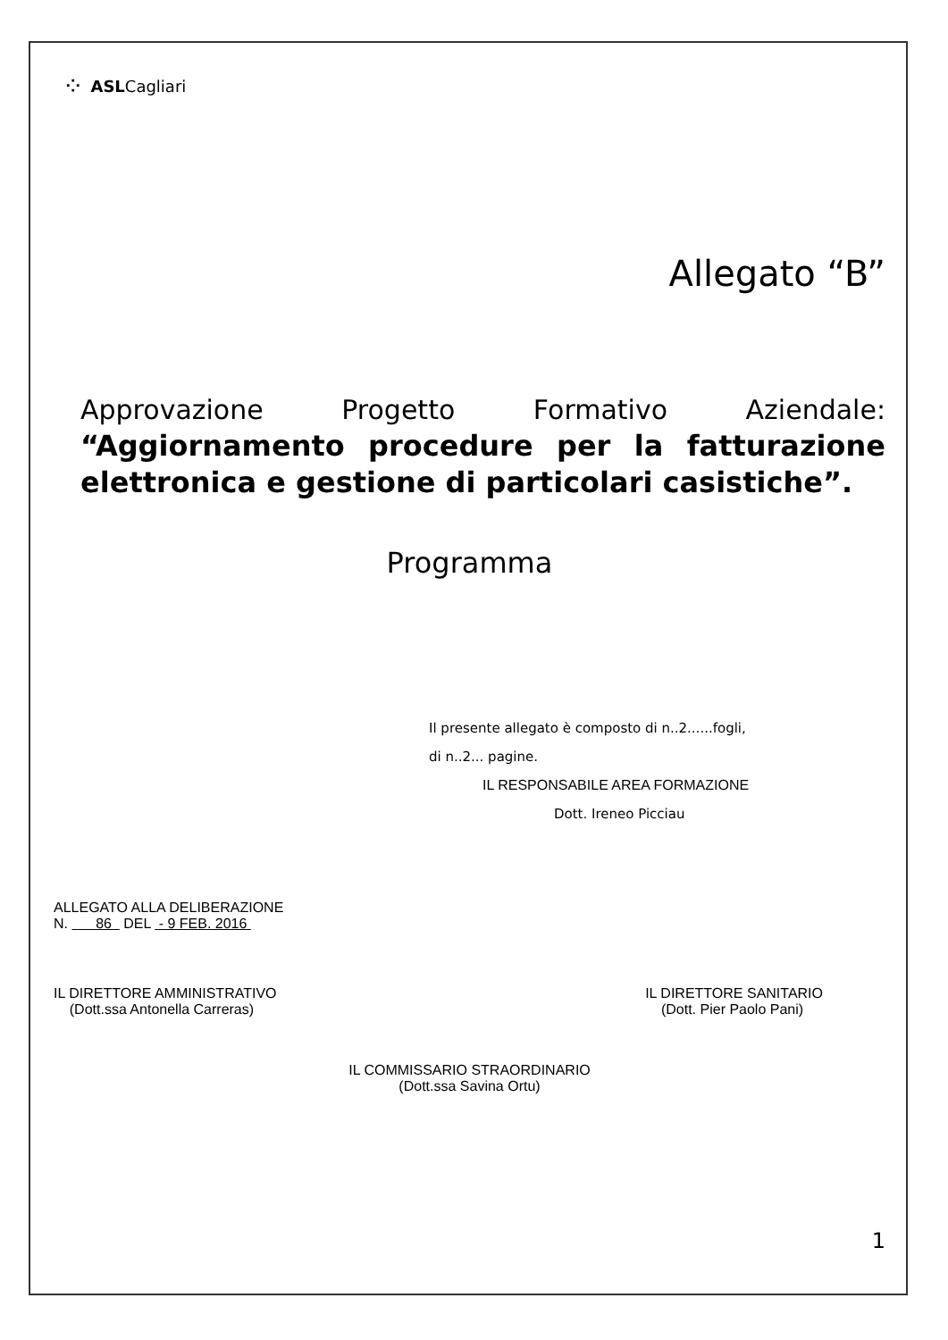⁘ ASLCagliari
Allegato “B”
Approvazione Progetto Formativo Aziendale: “Aggiornamento procedure per la fatturazione elettronica e gestione di particolari casistiche”.
Programma
Il presente allegato è composto di n..2......fogli,
di n..2... pagine.
IL RESPONSABILE AREA FORMAZIONE
Dott. Ireneo Picciau
ALLEGATO ALLA DELIBERAZIONE
N. 86 DEL - 9 FEB. 2016
IL DIRETTORE AMMINISTRATIVO
(Dott.ssa Antonella Carreras)
IL DIRETTORE SANITARIO
(Dott. Pier Paolo Pani)
IL COMMISSARIO STRAORDINARIO
(Dott.ssa Savina Ortu)
1